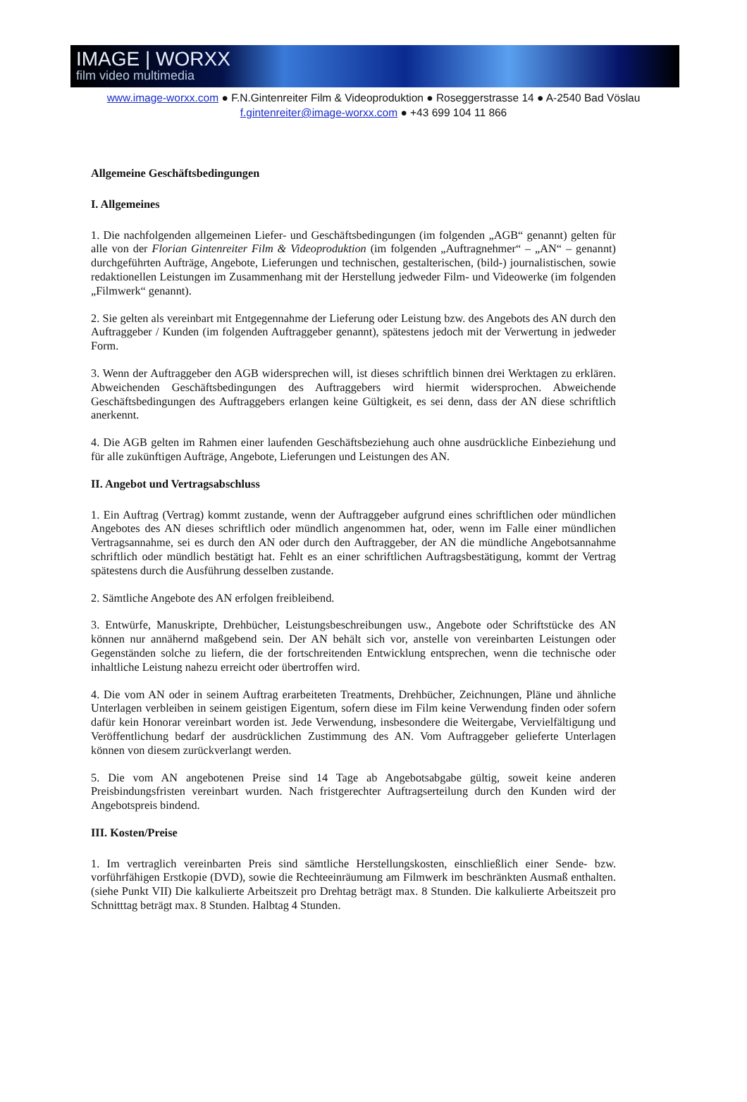IMAGE | WORXX
film video multimedia
www.image-worxx.com ● F.N.Gintenreiter Film & Videoproduktion ● Roseggerstrasse 14 ● A-2540 Bad Vöslau
f.gintenreiter@image-worxx.com ● +43 699 104 11 866
Allgemeine Geschäftsbedingungen
I. Allgemeines
1. Die nachfolgenden allgemeinen Liefer- und Geschäftsbedingungen (im folgenden „AGB“ genannt) gelten für alle von der Florian Gintenreiter Film & Videoproduktion (im folgenden „Auftragnehmer“ – „AN“ – genannt) durchgeführten Aufträge, Angebote, Lieferungen und technischen, gestalterischen, (bild-) journalistischen, sowie redaktionellen Leistungen im Zusammenhang mit der Herstellung jedweder Film- und Videowerke (im folgenden „Filmwerk“ genannt).
2. Sie gelten als vereinbart mit Entgegennahme der Lieferung oder Leistung bzw. des Angebots des AN durch den Auftraggeber / Kunden (im folgenden Auftraggeber genannt), spätestens jedoch mit der Verwertung in jedweder Form.
3. Wenn der Auftraggeber den AGB widersprechen will, ist dieses schriftlich binnen drei Werktagen zu erklären. Abweichenden Geschäftsbedingungen des Auftraggebers wird hiermit widersprochen. Abweichende Geschäftsbedingungen des Auftraggebers erlangen keine Gültigkeit, es sei denn, dass der AN diese schriftlich anerkennt.
4. Die AGB gelten im Rahmen einer laufenden Geschäftsbeziehung auch ohne ausdrückliche Einbeziehung und für alle zukünftigen Aufträge, Angebote, Lieferungen und Leistungen des AN.
II. Angebot und Vertragsabschluss
1. Ein Auftrag (Vertrag) kommt zustande, wenn der Auftraggeber aufgrund eines schriftlichen oder mündlichen Angebotes des AN dieses schriftlich oder mündlich angenommen hat, oder, wenn im Falle einer mündlichen Vertragsannahme, sei es durch den AN oder durch den Auftraggeber, der AN die mündliche Angebotsannahme schriftlich oder mündlich bestätigt hat. Fehlt es an einer schriftlichen Auftragsbestätigung, kommt der Vertrag spätestens durch die Ausführung desselben zustande.
2. Sämtliche Angebote des AN erfolgen freibleibend.
3. Entwürfe, Manuskripte, Drehbücher, Leistungsbeschreibungen usw., Angebote oder Schriftstücke des AN können nur annähernd maßgebend sein. Der AN behält sich vor, anstelle von vereinbarten Leistungen oder Gegenständen solche zu liefern, die der fortschreitenden Entwicklung entsprechen, wenn die technische oder inhaltliche Leistung nahezu erreicht oder übertroffen wird.
4. Die vom AN oder in seinem Auftrag erarbeiteten Treatments, Drehbücher, Zeichnungen, Pläne und ähnliche Unterlagen verbleiben in seinem geistigen Eigentum, sofern diese im Film keine Verwendung finden oder sofern dafür kein Honorar vereinbart worden ist. Jede Verwendung, insbesondere die Weitergabe, Vervielfältigung und Veröffentlichung bedarf der ausdrücklichen Zustimmung des AN. Vom Auftraggeber gelieferte Unterlagen können von diesem zurückverlangt werden.
5. Die vom AN angebotenen Preise sind 14 Tage ab Angebotsabgabe gültig, soweit keine anderen Preisbindungsfristen vereinbart wurden. Nach fristgerechter Auftragserteilung durch den Kunden wird der Angebotspreis bindend.
III. Kosten/Preise
1. Im vertraglich vereinbarten Preis sind sämtliche Herstellungskosten, einschließlich einer Sende- bzw. vorführfähigen Erstkopie (DVD), sowie die Rechteeinräumung am Filmwerk im beschränkten Ausmaß enthalten. (siehe Punkt VII) Die kalkulierte Arbeitszeit pro Drehtag beträgt max. 8 Stunden. Die kalkulierte Arbeitszeit pro Schnitttag beträgt max. 8 Stunden. Halbtag 4 Stunden.